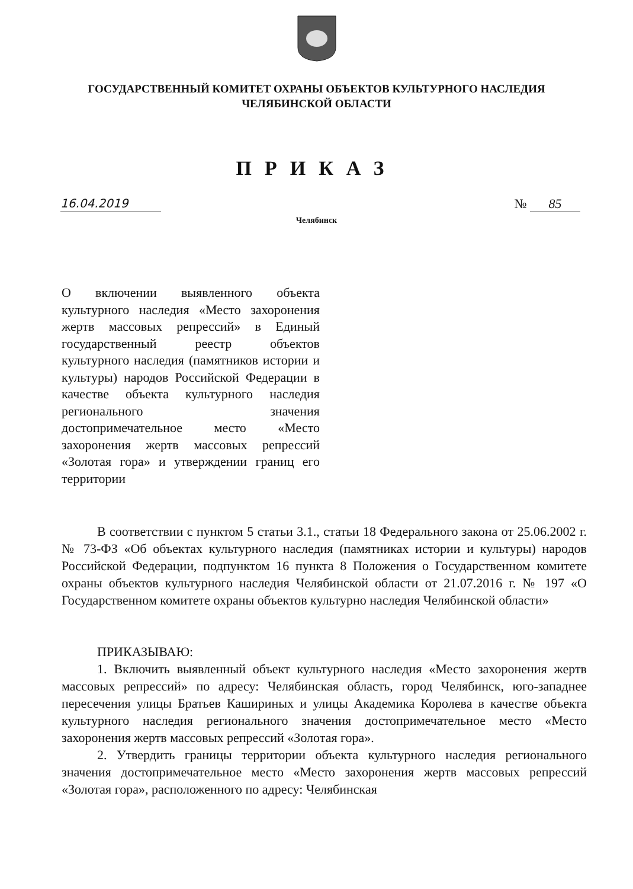ГОСУДАРСТВЕННЫЙ КОМИТЕТ ОХРАНЫ ОБЪЕКТОВ КУЛЬТУРНОГО НАСЛЕДИЯ
ЧЕЛЯБИНСКОЙ ОБЛАСТИ
ПРИКАЗ
16.04.2019 № 85
Челябинск
О включении выявленного объекта культурного наследия «Место захоронения жертв массовых репрессий» в Единый государственный реестр объектов культурного наследия (памятников истории и культуры) народов Российской Федерации в качестве объекта культурного наследия регионального значения достопримечательное место «Место захоронения жертв массовых репрессий «Золотая гора» и утверждении границ его территории
В соответствии с пунктом 5 статьи 3.1., статьи 18 Федерального закона от 25.06.2002 г. № 73-ФЗ «Об объектах культурного наследия (памятниках истории и культуры) народов Российской Федерации, подпунктом 16 пункта 8 Положения о Государственном комитете охраны объектов культурного наследия Челябинской области от 21.07.2016 г. № 197 «О Государственном комитете охраны объектов культурно наследия Челябинской области»
ПРИКАЗЫВАЮ:
1. Включить выявленный объект культурного наследия «Место захоронения жертв массовых репрессий» по адресу: Челябинская область, город Челябинск, юго-западнее пересечения улицы Братьев Кашириных и улицы Академика Королева в качестве объекта культурного наследия регионального значения достопримечательное место «Место захоронения жертв массовых репрессий «Золотая гора».
2. Утвердить границы территории объекта культурного наследия регионального значения достопримечательное место «Место захоронения жертв массовых репрессий «Золотая гора», расположенного по адресу: Челябинская